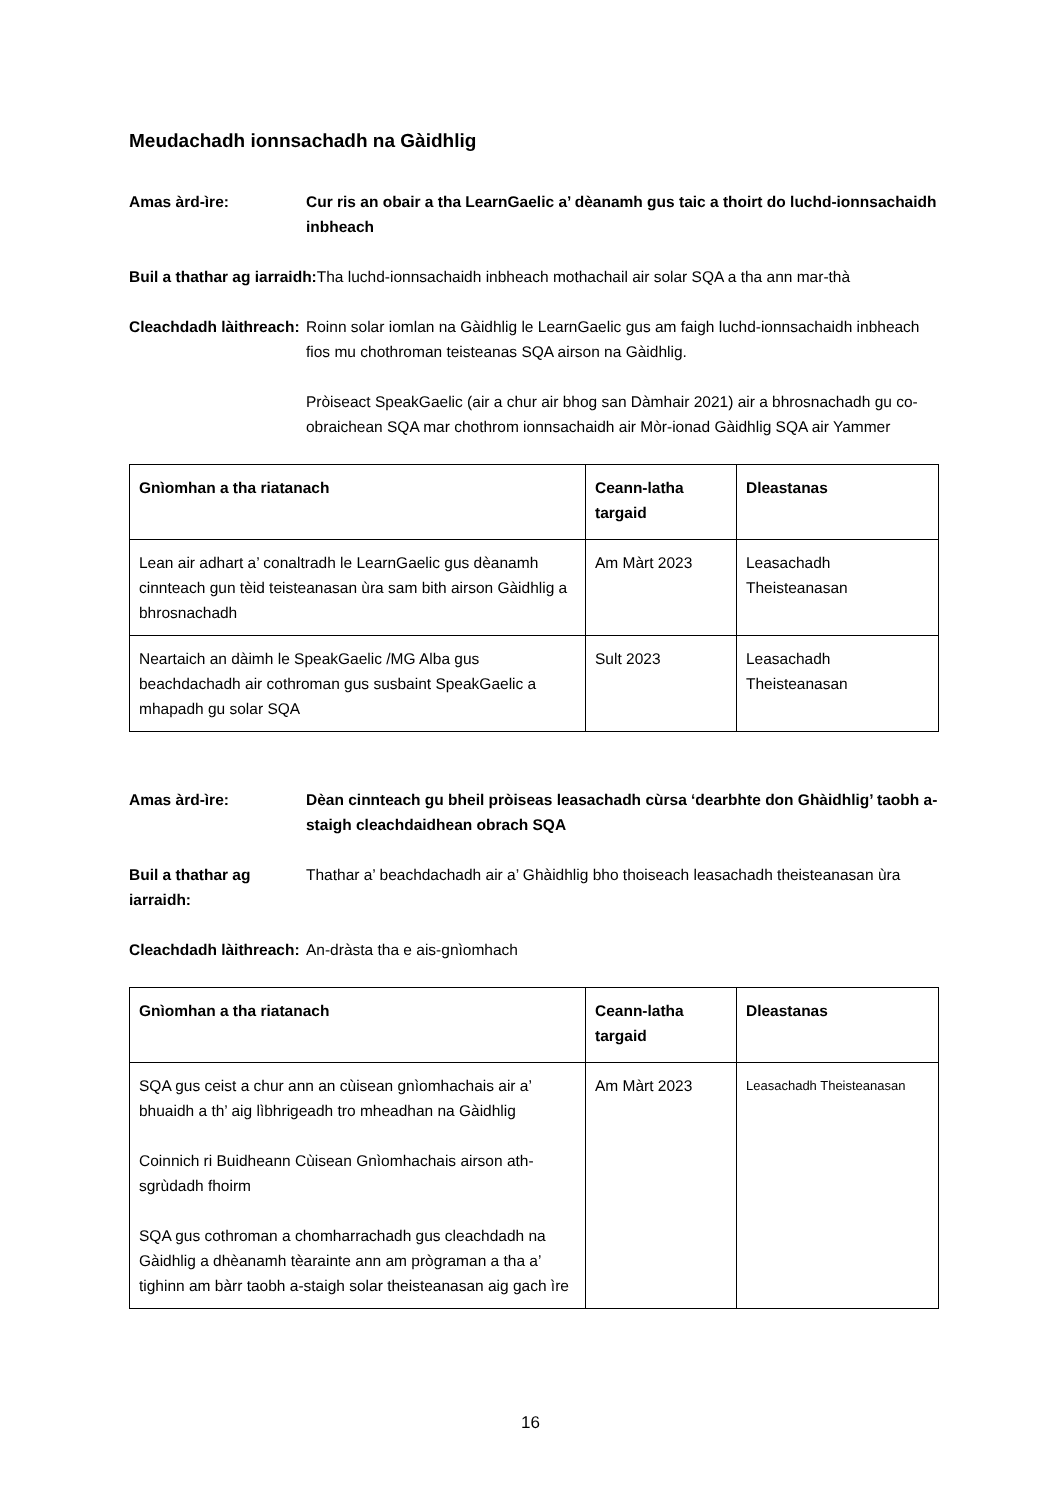Meudachadh ionnsachadh na Gàidhlig
Amas àrd-ìre: Cur ris an obair a tha LearnGaelic a’ dèanamh gus taic a thoirt do luchd-ionnsachaidh inbheach
Buil a thathar ag iarraidh: Tha luchd-ionnsachaidh inbheach mothachail air solar SQA a tha ann mar-thà
Cleachdadh làithreach:
Roinn solar iomlan na Gàidhlig le LearnGaelic gus am faigh luchd-ionnsachaidh inbheach fios mu chothroman teisteanas SQA airson na Gàidhlig.
Pròiseact SpeakGaelic (air a chur air bhog san Dàmhair 2021) air a bhrosnachadh gu co-obraichean SQA mar chothrom ionnsachaidh air Mòr-ionad Gàidhlig SQA air Yammer
| Gnìomhan a tha riatanach | Ceann-latha targaid | Dleastanas |
| --- | --- | --- |
| Lean air adhart a’ conaltradh le LearnGaelic gus dèanamh cinnteach gun tèid teisteanasan ùra sam bith airson Gàidhlig a bhrosnachadh | Am Màrt 2023 | Leasachadh Theisteanasan |
| Neartaich an dàimh le SpeakGaelic /MG Alba gus beachdachadh air cothroman gus susbaint SpeakGaelic a mhapadh gu solar SQA | Sult 2023 | Leasachadh Theisteanasan |
Amas àrd-ìre: Dèan cinnteach gu bheil pròiseas leasachadh cùrsa ‘dearbhte don Ghàidhlig’ taobh a-staigh cleachdaidhean obrach SQA
Buil a thathar ag iarraidh:
Thathar a’ beachdachadh air a’ Ghàidhlig bho thoiseach leasachadh theisteanasan ùra
Cleachdadh làithreach:
An-dràsta tha e ais-gnìomhach
| Gnìomhan a tha riatanach | Ceann-latha targaid | Dleastanas |
| --- | --- | --- |
| SQA gus ceist a chur ann an cùisean gnìomhachais air a’ bhuaidh a th’ aig lìbhrigeadh tro mheadhan na Gàidhlig Coinnich ri Buidheann Cùisean Gnìomhachais airson ath-sgrùdadh fhoirm SQA gus cothroman a chomharrachadh gus cleachdadh na Gàidhlig a dhèanamh tèarainte ann am prògraman a tha a’ tighinn am bàrr taobh a-staigh solar theisteanasan aig gach ìre | Am Màrt 2023 | Leasachadh Theisteanasan |
16